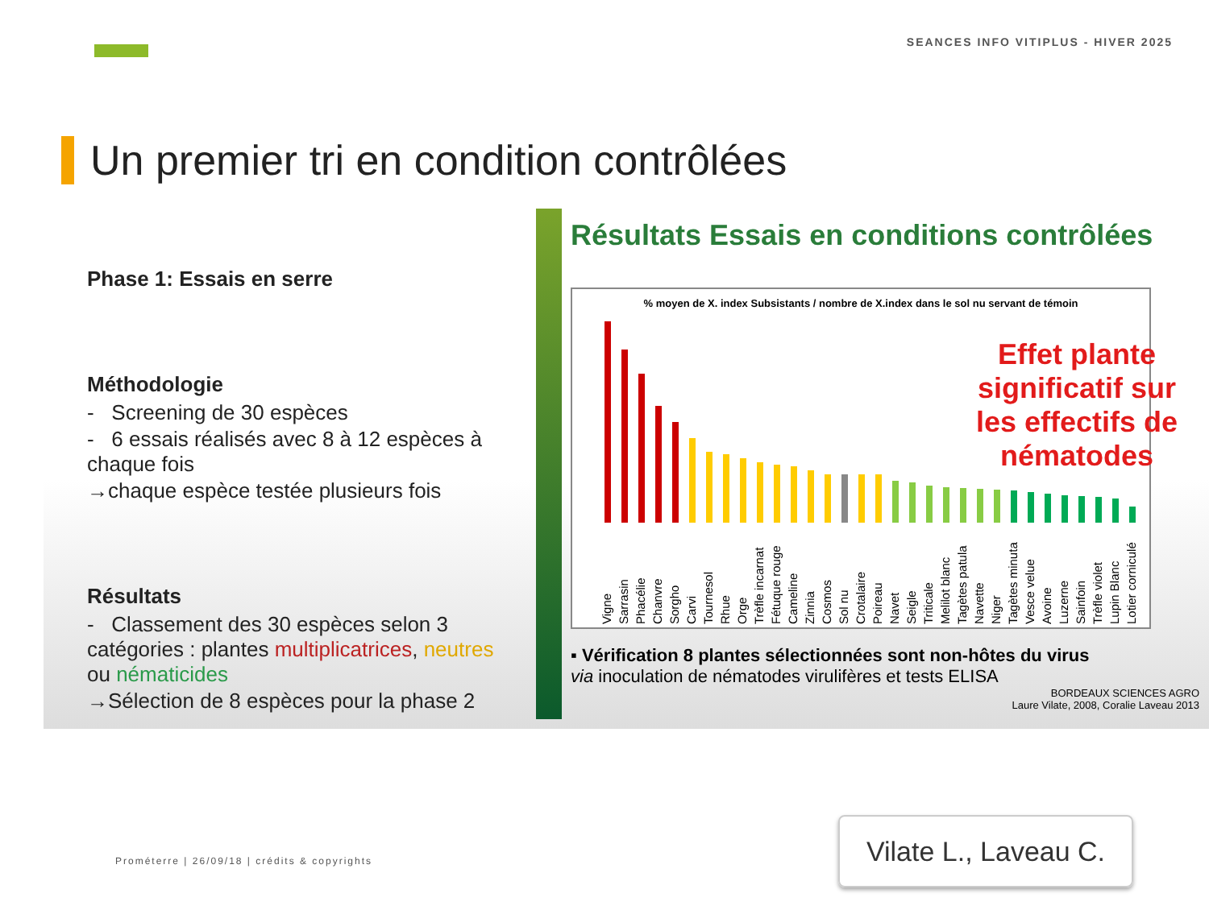SEANCES INFO VITIPLUS - HIVER 2025
Un premier tri en condition contrôlées
Phase 1: Essais en serre
Méthodologie
- Screening de 30 espèces
- 6 essais réalisés avec 8 à 12 espèces à chaque fois
→chaque espèce testée plusieurs fois
Résultats
- Classement des 30 espèces selon 3 catégories : plantes multiplicatrices, neutres ou nématicides
→Sélection de 8 espèces pour la phase 2
Résultats Essais en conditions contrôlées
% moyen de X. index Subsistants / nombre de X.index dans le sol nu servant de témoin
Vigne Sarrasin Phacélie Chanvre Sorgho Carvi Tournesol Rhue Orge Trèfle incarnat Fétuque rouge Cameline Zinnia Cosmos Sol nu Crotalaire Poireau Navet Seigle Triticale Melilot blanc Tagètes patula Navette Niger Tagètes minuta Vesce velue Avoine Luzerne Sainfoin Trèfle violet Lupin Blanc Lotier corniculé
Effet plante significatif sur les effectifs de nématodes
▪ Vérification 8 plantes sélectionnées sont non-hôtes du virus
via inoculation de nématodes virulifères et tests ELISA
BORDEAUX SCIENCES AGRO
Laure Vilate, 2008, Coralie Laveau 2013
Prométerre | 26/09/18 | crédits & copyrights
Vilate L., Laveau C.